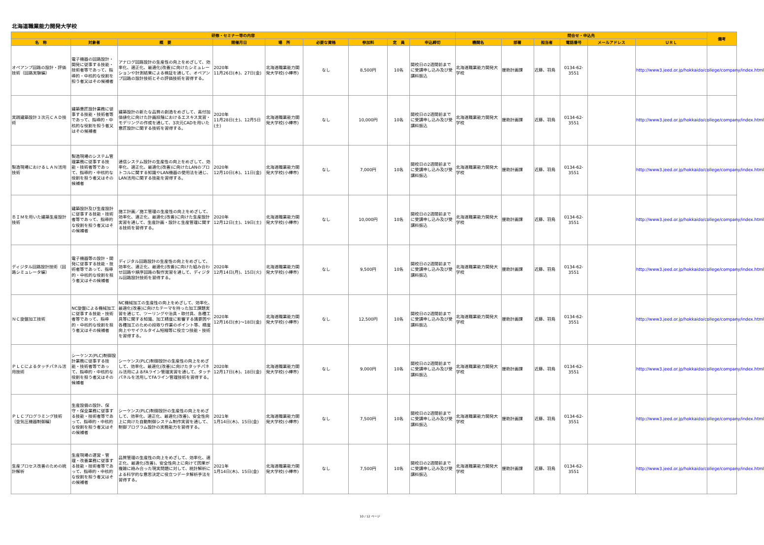北海道職業能力開発大学校
| 研修・セミナー等の内容 | | | | | | | | | 問合せ・申込先 | | | | | | 備考 |
| --- | --- | --- | --- | --- | --- | --- | --- | --- | --- | --- | --- | --- | --- | --- | --- |
| 名 称 | 対象者 | 概 要 | 開催月日 | 場 所 | 必要な資格 | 参加料 | 定 員 | 申込締切 | 機関名 | 部署 | 担当者 | 電話番号 | メールアドレス | ＵＲＬ | |
| オペアンプ回路の設計・評価技術（回路実験編） | 電子機器の回路設計・開発に従事する技能・技術者等であって、指導的・中核的な役割を担う者又はその候補者 | アナログ回路設計の生産性の向上をめざして、効率化、適正化、最適化(改善)に向けたシミュレーションや計測結果による検証を通して、オペアンプ回路の設計技術とその評価技術を習得する。 | 2020年 11月26日(木)、27日(金) | 北海道職業能力開発大学校(小樽市) | なし | 8,500円 | 10名 | 開校日の2週間前までに受講申し込み及び受講料振込 | 北海道職業能力開発大学校 | 援助計画課 | 近藤、羽鳥 | 0134-62-3551 | | http://www3.jeed.or.jp/hokkaido/college/company/index.html | |
| 実践建築設計３次元ＣＡＤ技術 | 建築意匠設計業務に従事する技能・技術者等であって、指導的・中核的な役割を担う者又はその候補者 | 建築設計の新たな品質の創造をめざして、高付加価値化に向けた計画段階におけるエスキス実習・モデリングの作成を通して、3次元CADを用いた意匠設計に関する技術を習得する。 | 2020年 11月28日(土)、12月5日(土) | 北海道職業能力開発大学校(小樽市) | なし | 10,000円 | 10名 | 開校日の2週間前までに受講申し込み及び受講料振込 | 北海道職業能力開発大学校 | 援助計画課 | 近藤、羽鳥 | 0134-62-3551 | | http://www3.jeed.or.jp/hokkaido/college/company/index.html | |
| 製造現場におけるＬＡＮ活用技術 | 製造現場のシステム管理業務に従事する技能・技術者等であって、指導的・中核的な役割を担う者又はその候補者 | 通信システム設計の生産性の向上をめざして、効率化、適正化、最適化(改善)に向けたLANのプロトコルに関する知識やLAN機器の使用法を通じ、LAN活用に関する技能を習得する。 | 2020年 12月10日(木)、11日(金) | 北海道職業能力開発大学校(小樽市) | なし | 7,000円 | 10名 | 開校日の2週間前までに受講申し込み及び受講料振込 | 北海道職業能力開発大学校 | 援助計画課 | 近藤、羽鳥 | 0134-62-3551 | | http://www3.jeed.or.jp/hokkaido/college/company/index.html | |
| ＢＩＭを用いた建築生産設計技術 | 建築設計及び生産設計に従事する技能・技術者等であって、指導的な役割を担う者又はその候補者 | 施工計画／施工管理の生産性の向上をめざして、効率化、適正化、最適化(改善)に向けた生産設計実習を通して、生産計画・設計と生産管理に関する技術を習得する。 | 2020年 12月12日(土)、19日(土) | 北海道職業能力開発大学校(小樽市) | なし | 10,000円 | 10名 | 開校日の2週間前までに受講申し込み及び受講料振込 | 北海道職業能力開発大学校 | 援助計画課 | 近藤、羽鳥 | 0134-62-3551 | | http://www3.jeed.or.jp/hokkaido/college/company/index.html | |
| ディジタル回路設計技術（回路シミュレータ編） | 電子機器等の設計・開発に従事する技能・技術者等であって、指導的・中核的な役割を担う者又はその候補者 | ディジタル回路設計の生産性の向上をめざして、効率化、適正化、最適化(改善)に向けた組み合わせ回路や順序回路の製作実習を通して、ディジタル回路設計技術を習得する。 | 2020年 12月14日(月)、15日(火) | 北海道職業能力開発大学校(小樽市) | なし | 9,500円 | 10名 | 開校日の2週間前までに受講申し込み及び受講料振込 | 北海道職業能力開発大学校 | 援助計画課 | 近藤、羽鳥 | 0134-62-3551 | | http://www3.jeed.or.jp/hokkaido/college/company/index.html | |
| ＮＣ旋盤加工技術 | NC旋盤による機械加工に従事する技能・技術者等であって、指導的・中核的な役割を担う者又はその候補者 | NC機械加工の生産性の向上をめざして、効率化、最適化(改善)に向けたテーマを持った加工課題実習を通じて、ツーリングや治具・取付具、各種工具等に関する知識、加工精度に影響する諸要因や各種加工のための段取り作業のポイント等、精度向上やサイクルタイム短縮等に役立つ技能・技術を習得する。 | 2020年 12月16日(水)～18日(金) | 北海道職業能力開発大学校(小樽市) | なし | 12,500円 | 10名 | 開校日の2週間前までに受講申し込み及び受講料振込 | 北海道職業能力開発大学校 | 援助計画課 | 近藤、羽鳥 | 0134-62-3551 | | http://www3.jeed.or.jp/hokkaido/college/company/index.html | |
| ＰＬＣによるタッチパネル活用技術 | シーケンス(PLC)制御設計業務に従事する技能・技術者等であって、指導的・中核的な役割を担う者又はその候補者 | シーケンス(PLC)制御設計の生産性の向上をめざして、効率化、最適化(改善)に向けたタッチパネル活用によるFAライン管理実習を通して、タッチパネルを活用してFAライン管理技術を習得する。 | 2020年 12月17日(木)、18日(金) | 北海道職業能力開発大学校(小樽市) | なし | 9,000円 | 10名 | 開校日の2週間前までに受講申し込み及び受講料振込 | 北海道職業能力開発大学校 | 援助計画課 | 近藤、羽鳥 | 0134-62-3551 | | http://www3.jeed.or.jp/hokkaido/college/company/index.html | |
| ＰＬＣプログラミング技術（空気圧機器制御編） | 生産設備の設計、保守・保全業務に従事する技能・技術者等であって、指導的・中核的な役割を担う者又はその候補者 | シーケンス(PLC)制御設計の生産性の向上をめざして、効率化、適正化、最適化(改善)、安全性向上に向けた自動制御システム制作実習を通して、制御プログラム設計の実務能力を習得する。 | 2021年 1月14日(木)、15日(金) | 北海道職業能力開発大学校(小樽市) | なし | 7,500円 | 10名 | 開校日の2週間前までに受講申し込み及び受講料振込 | 北海道職業能力開発大学校 | 援助計画課 | 近藤、羽鳥 | 0134-62-3551 | | http://www3.jeed.or.jp/hokkaido/college/company/index.html | |
| 生産プロセス改善のための統計解析 | 生産現場の運営・管理・改善業務に従事する技能・技術者等であって、指導的・中核的な役割を担う者又はその候補者 | 品質管理の生産性の向上をめざして、効率化、適正化、最適化(改善)、安全性向上に向けて因果が複雑に絡み合った現実問題に対して、統計解析による科学的な意思決定に役立つデータ解析手法を習得する。 | 2021年 1月14日(木)、15日(金) | 北海道職業能力開発大学校(小樽市) | なし | 7,500円 | 10名 | 開校日の2週間前までに受講申し込み及び受講料振込 | 北海道職業能力開発大学校 | 援助計画課 | 近藤、羽鳥 | 0134-62-3551 | | http://www3.jeed.or.jp/hokkaido/college/company/index.html | |
10 / 12 ページ